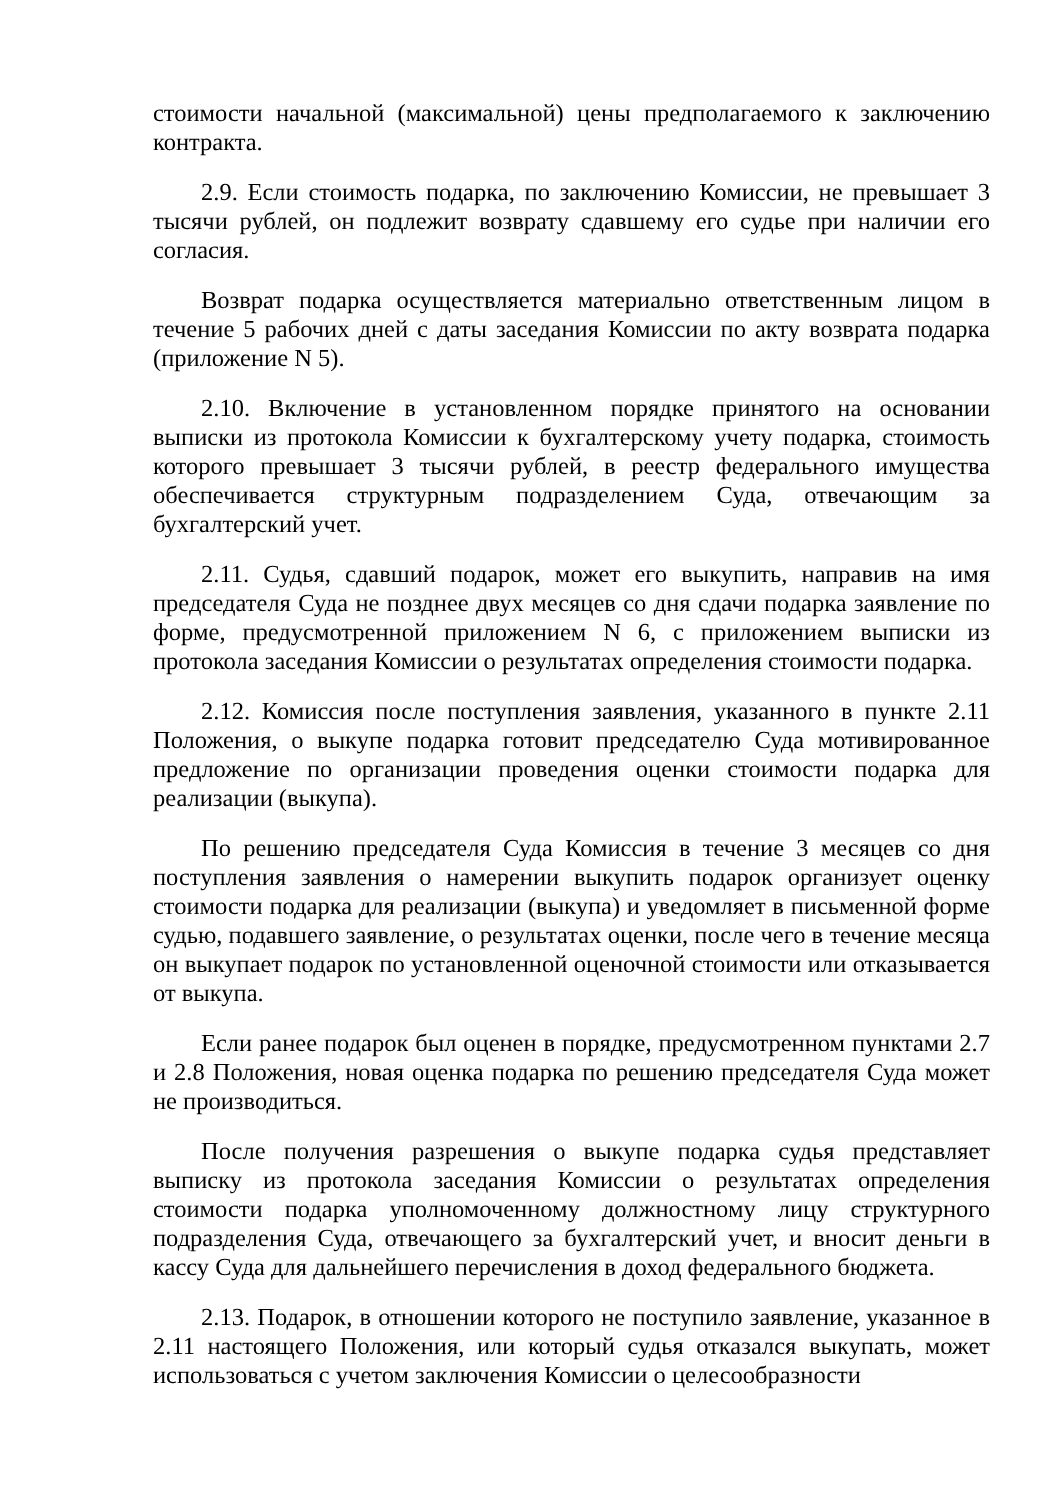стоимости начальной (максимальной) цены предполагаемого к заключению контракта.
2.9. Если стоимость подарка, по заключению Комиссии, не превышает 3 тысячи рублей, он подлежит возврату сдавшему его судье при наличии его согласия.
Возврат подарка осуществляется материально ответственным лицом в течение 5 рабочих дней с даты заседания Комиссии по акту возврата подарка (приложение N 5).
2.10. Включение в установленном порядке принятого на основании выписки из протокола Комиссии к бухгалтерскому учету подарка, стоимость которого превышает 3 тысячи рублей, в реестр федерального имущества обеспечивается структурным подразделением Суда, отвечающим за бухгалтерский учет.
2.11. Судья, сдавший подарок, может его выкупить, направив на имя председателя Суда не позднее двух месяцев со дня сдачи подарка заявление по форме, предусмотренной приложением N 6, с приложением выписки из протокола заседания Комиссии о результатах определения стоимости подарка.
2.12. Комиссия после поступления заявления, указанного в пункте 2.11 Положения, о выкупе подарка готовит председателю Суда мотивированное предложение по организации проведения оценки стоимости подарка для реализации (выкупа).
По решению председателя Суда Комиссия в течение 3 месяцев со дня поступления заявления о намерении выкупить подарок организует оценку стоимости подарка для реализации (выкупа) и уведомляет в письменной форме судью, подавшего заявление, о результатах оценки, после чего в течение месяца он выкупает подарок по установленной оценочной стоимости или отказывается от выкупа.
Если ранее подарок был оценен в порядке, предусмотренном пунктами 2.7 и 2.8 Положения, новая оценка подарка по решению председателя Суда может не производиться.
После получения разрешения о выкупе подарка судья представляет выписку из протокола заседания Комиссии о результатах определения стоимости подарка уполномоченному должностному лицу структурного подразделения Суда, отвечающего за бухгалтерский учет, и вносит деньги в кассу Суда для дальнейшего перечисления в доход федерального бюджета.
2.13. Подарок, в отношении которого не поступило заявление, указанное в 2.11 настоящего Положения, или который судья отказался выкупать, может использоваться с учетом заключения Комиссии о целесообразности